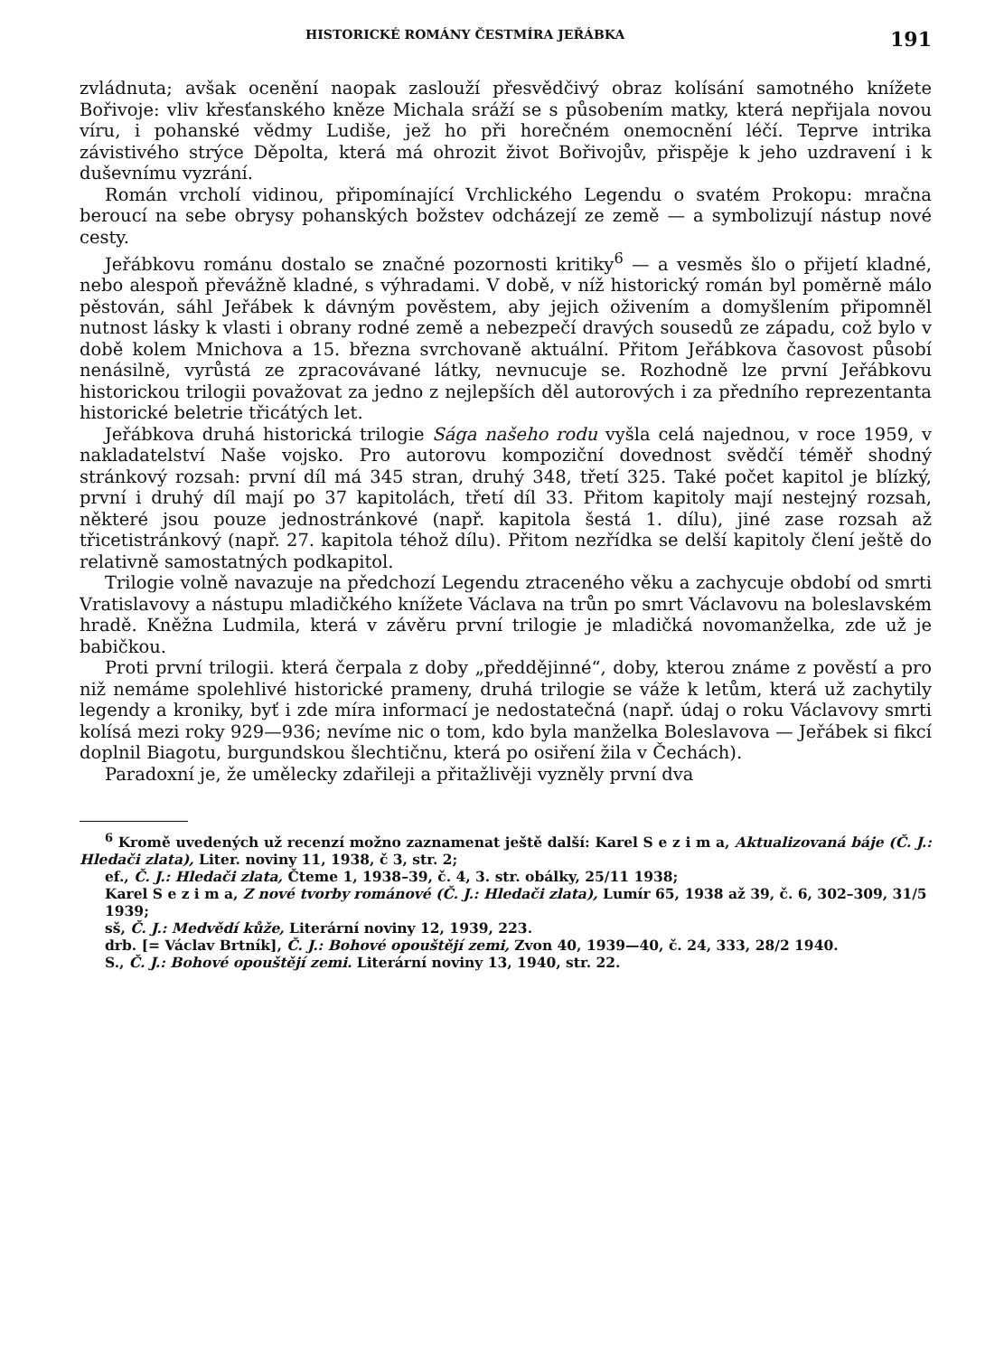HISTORICKÉ ROMÁNY ČESTMÍRA JEŘÁBKA 191
zvládnuta; avšak ocenění naopak zaslouží přesvědčivý obraz kolísání samotného knížete Bořivoje: vliv křesťanského kněze Michala sráží se s působením matky, která nepřijala novou víru, i pohanské vědmy Ludiše, jež ho při horečném onemocnění léčí. Teprve intrika závistivého strýce Děpolta, která má ohrozit život Bořivojův, přispěje k jeho uzdravení i k duševnímu vyzrání.
Román vrcholí vidinou, připomínající Vrchlického Legendu o svatém Prokopu: mračna beroucí na sebe obrysy pohanských božstev odcházejí ze země — a symbolizují nástup nové cesty.
Jeřábkovu románu dostalo se značné pozornosti kritiky<sup>6</sup> — a vesměs šlo o přijetí kladné, nebo alespoň převážně kladné, s výhradami. V době, v níž historický román byl poměrně málo pěstován, sáhl Jeřábek k dávným pověstem, aby jejich oživením a domyšlením připomněl nutnost lásky k vlasti i obrany rodné země a nebezpečí dravých sousedů ze západu, což bylo v době kolem Mnichova a 15. března svrchovaně aktuální. Přitom Jeřábkova časovost působí nenásilně, vyrůstá ze zpracovávané látky, nevnucuje se. Rozhodně lze první Jeřábkovu historickou trilogii považovat za jedno z nejlepších děl autorových i za předního reprezentanta historické beletrie třicátých let.
Jeřábkova druhá historická trilogie Sága našeho rodu vyšla celá najednou, v roce 1959, v nakladatelství Naše vojsko. Pro autorovu kompoziční dovednost svědčí téměř shodný stránkový rozsah: první díl má 345 stran, druhý 348, třetí 325. Také počet kapitol je blízký, první i druhý díl mají po 37 kapitolách, třetí díl 33. Přitom kapitoly mají nestejný rozsah, některé jsou pouze jednostránkové (např. kapitola šestá 1. dílu), jiné zase rozsah až třicetistránkový (např. 27. kapitola téhož dílu). Přitom nezřídka se delší kapitoly člení ještě do relativně samostatných podkapitol.
Trilogie volně navazuje na předchozí Legendu ztraceného věku a zachycuje období od smrti Vratislavovy a nástupu mladičkého knížete Václava na trůn po smrt Václavovu na boleslavském hradě. Kněžna Ludmila, která v závěru první trilogie je mladičká novomanželka, zde už je babičkou.
Proti první trilogii. která čerpala z doby „předdějinné“, doby, kterou známe z pověstí a pro niž nemáme spolehlivé historické prameny, druhá trilogie se váže k letům, která už zachytily legendy a kroniky, byť i zde míra informací je nedostatečná (např. údaj o roku Václavovy smrti kolísá mezi roky 929—936; nevíme nic o tom, kdo byla manželka Boleslavova — Jeřábek si fikcí doplnil Biagotu, burgundskou šlechtičnu, která po osiření žila v Čechách).
Paradoxní je, že umělecky zdařileji a přitažlivěji vyzněly první dva
<sup>6</sup> Kromě uvedených už recenzí možno zaznamenat ještě další: Karel S e z i m a, Aktualizovaná báje (Č. J.: Hledači zlata), Liter. noviny 11, 1938, č 3, str. 2;
ef., Č. J.: Hledači zlata, Čteme 1, 1938–39, č. 4, 3. str. obálky, 25/11 1938;
Karel S e z i m a, Z nové tvorby románové (Č. J.: Hledači zlata), Lumír 65, 1938 až 39, č. 6, 302–309, 31/5 1939;
sš, Č. J.: Medvědí kůže, Literární noviny 12, 1939, 223.
drb. [= Václav Brtník], Č. J.: Bohové opouštějí zemi, Zvon 40, 1939—40, č. 24, 333, 28/2 1940.
S., Č. J.: Bohové opouštějí zemi. Literární noviny 13, 1940, str. 22.